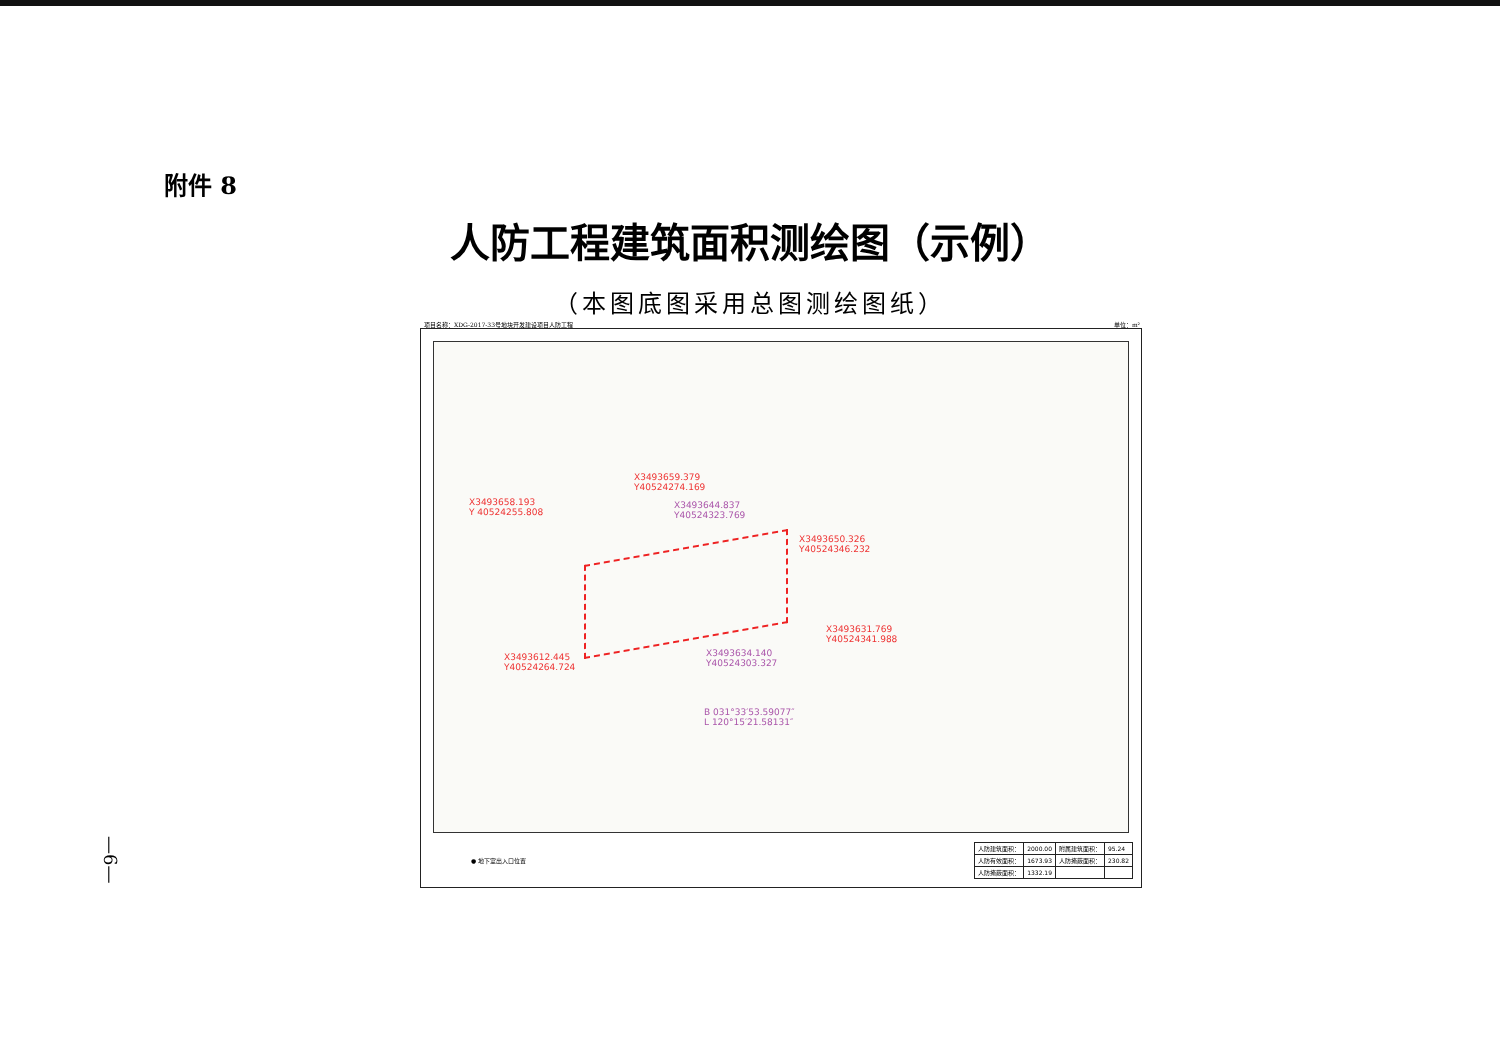附件 8
人防工程建筑面积测绘图（示例）
（本图底图采用总图测绘图纸）
项目名称：XDG-2017-33号地块开发建设项目人防工程 单位：m²
X3493659.379
Y40524274.169
X3493658.193
Y 40524255.808
X3493644.837
Y40524323.769
X3493650.326
Y40524346.232
X3493631.769
Y40524341.988
X3493634.140
Y40524303.327
X3493612.445
Y40524264.724
B 031°33′53.59077″
L 120°15′21.58131″
● 地下室出入口位置
| 人防建筑面积： | 2000.00 | 附属建筑面积： | 95.24 |
| 人防有效面积： | 1673.93 | 人防掩蔽面积： | 230.82 |
| 人防掩蔽面积： | 1332.19 | | |
—6—